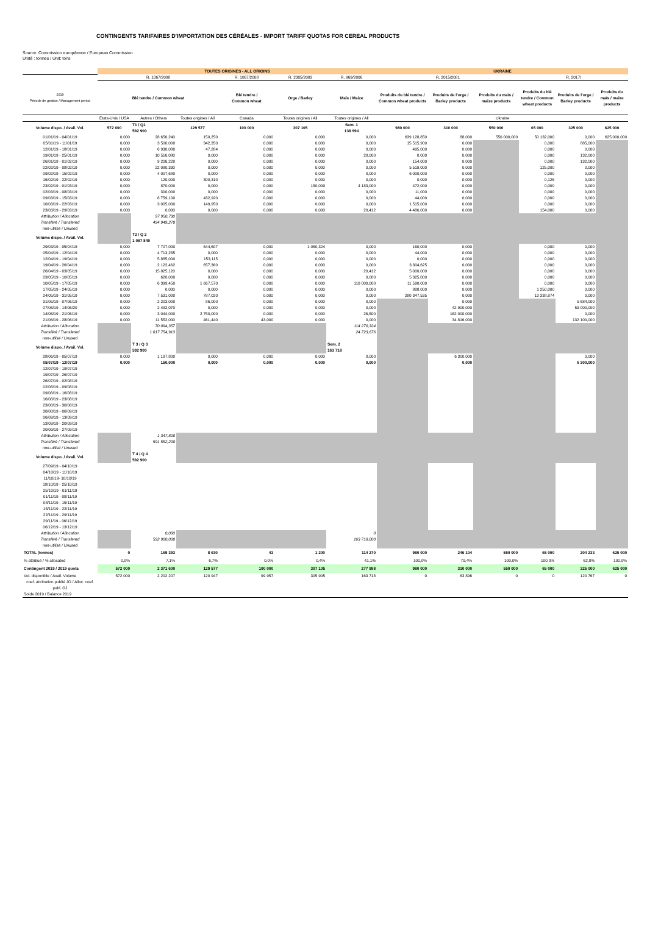CONTINGENTS TARIFAIRES D'IMPORTATION DES CÉRÉALES - IMPORT TARIFF QUOTAS FOR CEREAL PRODUCTS
Source: Commission européenne / European Commission
Unité : tonnes / Unit: tons
| | TOUTES ORIGINES - ALL ORIGINS | | | | | | UKRAINE | | | | | |
| --- | --- | --- | --- | --- | --- | --- | --- | --- | --- | --- | --- | --- |
| | R. 1067/2008 | | | R. 1067/2008 | R. 2305/2003 | R. 969/2006 | R. 2015/2081 | | | R. 2017/ | | |
| 2019 Période de gestion / Management period | Blé tendre / Common wheat | | | Blé tendre / Common wheat | Orge / Barley | Maïs / Maize | Produits du blé tendre / Common wheat products | Produits de l'orge / Barley products | Produits du maïs / maize products | Produits du blé tendre / Common wheat products | Produits de l'orge / Barley products | Produits du maïs / maize products |
| | États-Unis / USA | Autres / Others | Toutes origines / All | Canada | Toutes origines / All | Toutes origines / All | Ukraine | | | | | |
| Volume dispo. / Avail. Vol. | 572 000 | T1 / Q1 592 900 | 129 577 | 100 000 | 307 105 | Sem. 1 138 994 | 980 000 | 310 000 | 550 000 | 65 000 | 325 000 | 625 000 |
| 01/01/19 - 04/01/19 | 0,000 | 28 656,240 | 150,250 | 0,000 | 0,000 | 0,000 | 639 128,850 | 88,000 | 550 000,000 | 50 132,000 | 0,000 | 625 000,000 |
| 05/01/19 - 11/01/19 | 0,000 | 3 500,000 | 342,350 | 0,000 | 0,000 | 0,000 | 15 515,900 | 0,000 | | 0,000 | 885,000 | |
| 12/01/19 - 18/01/19 | 0,000 | 6 930,080 | 47,284 | 0,000 | 0,000 | 0,000 | 495,000 | 0,000 | | 0,000 | 0,000 | |
| 19/01/19 - 25/01/19 | 0,000 | 10 516,080 | 0,000 | 0,000 | 0,000 | 20,000 | 0,000 | 0,000 | | 0,000 | 132,000 | |
| 26/01/19 - 01/02/19 | 0,000 | 9 206,220 | 0,000 | 0,000 | 0,000 | 0,000 | 154,000 | 0,000 | | 0,000 | 132,000 | |
| 02/02/19 - 08/02/19 | 0,000 | 22 080,330 | 0,000 | 0,000 | 0,000 | 0,000 | 5 519,000 | 0,000 | | 125,000 | 0,000 | |
| 09/02/19 - 15/02/19 | 0,000 | 4 007,680 | 0,000 | 0,000 | 0,000 | 0,000 | 6 000,000 | 0,000 | | 0,000 | 0,000 | |
| 16/02/19 - 22/02/19 | 0,000 | 120,000 | 300,310 | 0,000 | 0,000 | 0,000 | 0,090 | 0,000 | | 0,126 | 0,000 | |
| 23/02/19 - 01/03/19 | 0,000 | 870,000 | 0,000 | 0,000 | 150,000 | 4 183,000 | 472,000 | 0,000 | | 0,000 | 0,000 | |
| 02/03/19 - 08/03/19 | 0,000 | 300,000 | 0,000 | 0,000 | 0,000 | 0,000 | 11,000 | 0,000 | | 0,000 | 0,000 | |
| 09/03/19 - 15/03/19 | 0,000 | 8 759,100 | 432,920 | 0,000 | 0,000 | 0,000 | 44,000 | 0,000 | | 0,000 | 0,000 | |
| 16/03/19 - 22/03/19 | 0,000 | 3 005,000 | 149,950 | 0,000 | 0,000 | 0,000 | 1 515,000 | 0,000 | | 0,000 | 0,000 | |
| 23/03/19 - 29/03/19 | 0,000 | 0,000 | 0,000 | 0,000 | 0,000 | 20,412 | 4 486,000 | 0,000 | | 154,000 | 0,000 | |
| Attribution / Allocation | | 97 950,730 | | | | | | | | | | |
| Transféré / Transfered | | 494 949,270 | | | | | | | | | | |
| non-utilisé / Unused | | | | | | | | | | | | |
| Volume dispo. / Avail. Vol. | | T2 / Q 2 1 087 849 | | | | | | | | | | |
| 29/03/19 - 05/04/19 | 0,000 | 7 707,000 | 644,607 | 0,000 | 1 050,324 | 0,000 | 160,000 | 0,000 | | 0,000 | 0,000 | |
| 05/04/19 - 12/04/19 | 0,000 | 4 713,255 | 0,000 | 0,000 | 0,000 | 0,000 | 44,000 | 0,000 | | 0,000 | 0,000 | |
| 12/04/19 - 19/04/19 | 0,000 | 5 885,000 | 153,115 | 0,000 | 0,000 | 0,000 | 0,000 | 0,000 | | 0,000 | 0,000 | |
| 19/04/19 - 26/04/19 | 0,000 | 2 122,462 | 657,360 | 0,000 | 0,000 | 0,000 | 3 304,625 | 0,000 | | 0,000 | 0,000 | |
| 26/04/19 - 03/05/19 | 0,000 | 15 825,120 | 0,000 | 0,000 | 0,000 | 20,412 | 5 000,000 | 0,000 | | 0,000 | 0,000 | |
| 03/05/19 - 10/05/19 | 0,000 | 620,000 | 0,000 | 0,000 | 0,000 | 0,000 | 5 325,000 | 0,000 | | 0,000 | 0,000 | |
| 10/05/19 - 17/05/19 | 0,000 | 6 399,450 | 1 667,570 | 0,000 | 0,000 | 110 000,000 | 11 590,000 | 0,000 | | 0,000 | 0,000 | |
| 17/05/19 - 24/05/19 | 0,000 | 0,000 | 0,000 | 0,000 | 0,000 | 0,000 | 888,000 | 0,000 | | 1 250,000 | 0,000 | |
| 24/05/19 - 31/05/19 | 0,000 | 7 531,000 | 787,020 | 0,000 | 0,000 | 0,000 | 280 347,535 | 0,000 | | 13 338,874 | 0,000 | |
| 31/05/19 - 07/06/19 | 0,000 | 2 203,000 | 86,000 | 0,000 | 0,000 | 0,000 | | 0,000 | | | 5 684,000 | |
| 07/06/19 - 14/06/20 | 0,000 | 2 492,070 | 0,000 | 0,000 | 0,000 | 0,000 | | 42 900,000 | | | 59 000,000 | |
| 14/06/19 - 21/06/19 | 0,000 | 3 044,000 | 2 750,000 | 0,000 | 0,000 | 26,500 | | 162 000,000 | | | 0,000 | |
| 21/06/19 - 28/06/19 | 0,000 | 11 552,000 | 461,440 | 43,000 | 0,000 | 0,000 | | 34 816,000 | | | 132 100,000 | |
| Attribution / Allocation | | 70 094,357 | | | | 114 270,324 | | | | | | |
| Transféré / Transfered | | 1 017 754,913 | | | | 24 723,676 | | | | | | |
| non-utilisé / Unused | | | | | | | | | | | | |
| Volume dispo. / Avail. Vol. | | T 3 / Q 3 592 900 | | | | Sem. 2 163 718 | | | | | | |
| 28/06/19 - 05/07/19 | 0,000 | 1 197,800 | 0,000 | 0,000 | 0,000 | 0,000 | | 6 300,000 | | | 0,000 | |
| 05/07/19 - 12/07/19 | 0,000 | 150,000 | 0,000 | 0,000 | 0,000 | 0,000 | | 0,000 | | | 6 300,000 | |
| 12/07/19 - 19/07/19 | | | | | | | | | | | | |
| 19/07/19 - 26/07/19 | | | | | | | | | | | | |
| 26/07/19 - 02/08/19 | | | | | | | | | | | | |
| 02/08/19 - 09/08/19 | | | | | | | | | | | | |
| 09/08/19 - 16/08/19 | | | | | | | | | | | | |
| 16/08/19 - 23/08/19 | | | | | | | | | | | | |
| 23/08/19 - 30/08/19 | | | | | | | | | | | | |
| 30/08/19 - 06/09/19 | | | | | | | | | | | | |
| 06/09/19 - 13/09/19 | | | | | | | | | | | | |
| 13/09/19 - 20/09/19 | | | | | | | | | | | | |
| 20/09/19 - 27/09/19 | | | | | | | | | | | | |
| Attribution / Allocation | | 1 347,800 | | | | | | | | | | |
| Transféré / Transfered | | 591 552,200 | | | | | | | | | | |
| non-utilisé / Unused | | | | | | | | | | | | |
| Volume dispo. / Avail. Vol. | | T 4 / Q 4 592 900 | | | | | | | | | | |
| 27/09/19 - 04/10/19 | | | | | | | | | | | | |
| 04/10/19 - 11/10/19 | | | | | | | | | | | | |
| 11/10/19- 18/10/19 | | | | | | | | | | | | |
| 18/10/19 - 25/10/19 | | | | | | | | | | | | |
| 25/10/19 - 01/11/19 | | | | | | | | | | | | |
| 01/11/19 - 08/11/19 | | | | | | | | | | | | |
| 08/11/19 - 15/11/19 | | | | | | | | | | | | |
| 15/11/19 - 22/11/19 | | | | | | | | | | | | |
| 22/11/19 - 29/11/19 | | | | | | | | | | | | |
| 29/11/19 - 06/12/19 | | | | | | | | | | | | |
| 06/12/19 - 13/12/19 | | | | | | | | | | | | |
| Attribution / Allocation | | 0,000 | | | | 0 | | | | | | |
| Transféré / Transfered | | 592 900,000 | | | | 163 718,000 | | | | | | |
| non-utilisé / Unused | | | | | | | | | | | | |
| TOTAL (tonnes) | 0 | 169 393 | 8 630 | 43 | 1 200 | 114 270 | 980 000 | 246 104 | 550 000 | 65 000 | 204 233 | 625 000 |
| % attribué / % allocated | 0,0% | 7,1% | 6,7% | 0,0% | 0,4% | 41,1% | 100,0% | 79,4% | 100,0% | 100,0% | 62,8% | 100,0% |
| Contingent 2019 / 2019 quota | 572 000 | 2 371 600 | 129 577 | 100 000 | 307 105 | 277 988 | 980 000 | 310 000 | 550 000 | 65 000 | 325 000 | 625 000 |
| Vol. disponible / Avail. Volume | 572 000 | 2 202 207 | 120 947 | 99 957 | 305 905 | 163 718 | 0 | 63 896 | 0 | 0 | 120 767 | 0 |
| coef. attribution publié JO / Alloc. coef. publ. OJ | | | | | | | | | | | | |
| Solde 2019 / Balance 2019 | | | | | | | | | | | | |